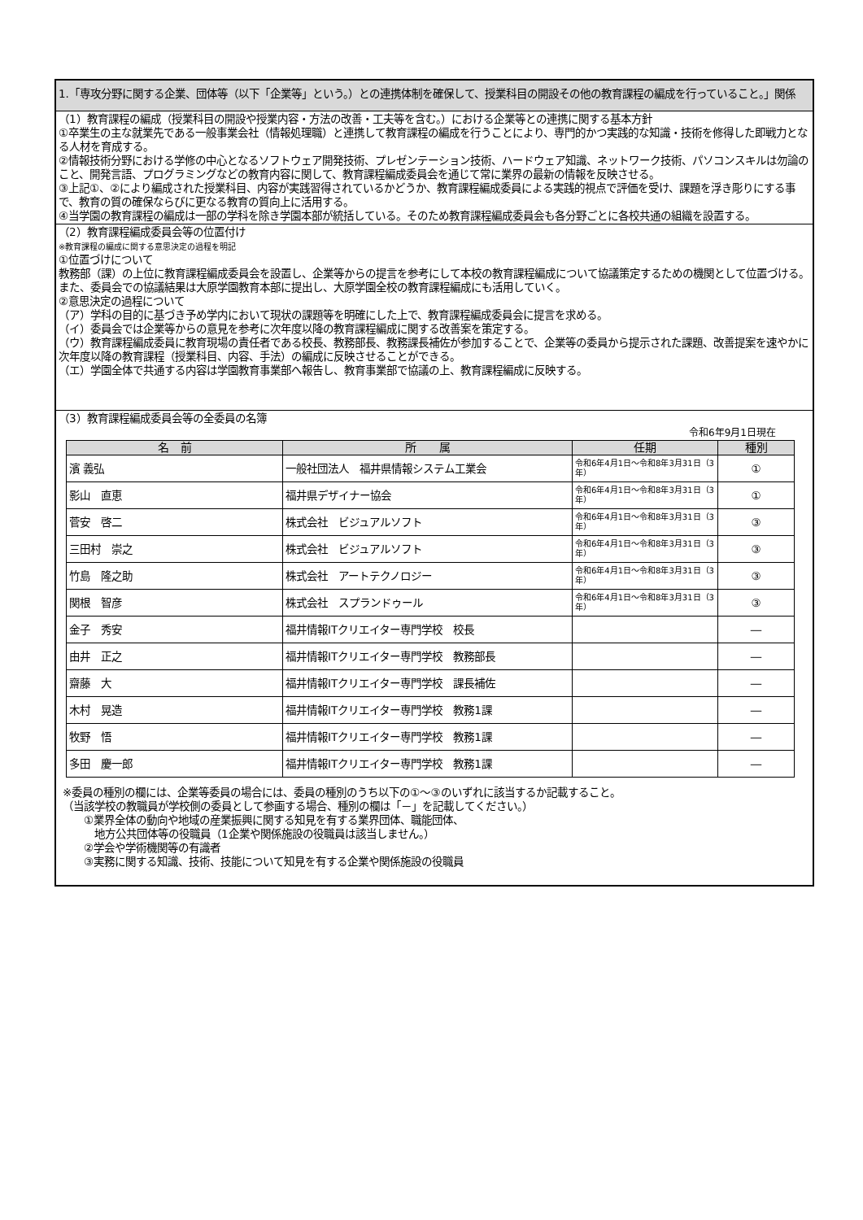1.「専攻分野に関する企業、団体等（以下「企業等」という。）との連携体制を確保して、授業科目の開設その他の教育課程の編成を行っていること。」関係
（1）教育課程の編成（授業科目の開設や授業内容・方法の改善・工夫等を含む。）における企業等との連携に関する基本方針
①卒業生の主な就業先である一般事業会社（情報処理職）と連携して教育課程の編成を行うことにより、専門的かつ実践的な知識・技術を修得した即戦力となる人材を育成する。
②情報技術分野における学修の中心となるソフトウェア開発技術、プレゼンテーション技術、ハードウェア知識、ネットワーク技術、パソコンスキルは勿論のこと、開発言語、プログラミングなどの教育内容に関して、教育課程編成委員会を通じて常に業界の最新の情報を反映させる。
③上記①、②により編成された授業科目、内容が実践習得されているかどうか、教育課程編成委員による実践的視点で評価を受け、課題を浮き彫りにする事で、教育の質の確保ならびに更なる教育の質向上に活用する。
④当学園の教育課程の編成は一部の学科を除き学園本部が統括している。そのため教育課程編成委員会も各分野ごとに各校共通の組織を設置する。
（2）教育課程編成委員会等の位置付け
※教育課程の編成に関する意思決定の過程を明記
①位置づけについて
教務部（課）の上位に教育課程編成委員会を設置し、企業等からの提言を参考にして本校の教育課程編成について協議策定するための機関として位置づける。また、委員会での協議結果は大原学園教育本部に提出し、大原学園全校の教育課程編成にも活用していく。
②意思決定の過程について
（ア）学科の目的に基づき予め学内において現状の課題等を明確にした上で、教育課程編成委員会に提言を求める。
（イ）委員会では企業等からの意見を参考に次年度以降の教育課程編成に関する改善案を策定する。
（ウ）教育課程編成委員に教育現場の責任者である校長、教務部長、教務課長補佐が参加することで、企業等の委員から提示された課題、改善提案を速やかに次年度以降の教育課程（授業科目、内容、手法）の編成に反映させることができる。
（エ）学園全体で共通する内容は学園教育事業部へ報告し、教育事業部で協議の上、教育課程編成に反映する。
（3）教育課程編成委員会等の全委員の名簿
令和6年9月1日現在
| 名 前 | 所 属 | 任期 | 種別 |
| --- | --- | --- | --- |
| 濱 義弘 | 一般社団法人 福井県情報システム工業会 | 令和6年4月1日～令和8年3月31日（3年） | ① |
| 影山 直恵 | 福井県デザイナー協会 | 令和6年4月1日～令和8年3月31日（3年） | ① |
| 菅安 啓二 | 株式会社 ビジュアルソフト | 令和6年4月1日～令和8年3月31日（3年） | ③ |
| 三田村 崇之 | 株式会社 ビジュアルソフト | 令和6年4月1日～令和8年3月31日（3年） | ③ |
| 竹島 隆之助 | 株式会社 アートテクノロジー | 令和6年4月1日～令和8年3月31日（3年） | ③ |
| 関根 智彦 | 株式会社 スプランドゥール | 令和6年4月1日～令和8年3月31日（3年） | ③ |
| 金子 秀安 | 福井情報ITクリエイター専門学校 校長 | | ― |
| 由井 正之 | 福井情報ITクリエイター専門学校 教務部長 | | ― |
| 齋藤 大 | 福井情報ITクリエイター専門学校 課長補佐 | | ― |
| 木村 晃造 | 福井情報ITクリエイター専門学校 教務1課 | | ― |
| 牧野 悟 | 福井情報ITクリエイター専門学校 教務1課 | | ― |
| 多田 慶一郎 | 福井情報ITクリエイター専門学校 教務1課 | | ― |
※委員の種別の欄には、企業等委員の場合には、委員の種別のうち以下の①～③のいずれに該当するか記載すること。
（当該学校の教職員が学校側の委員として参画する場合、種別の欄は「－」を記載してください。）
　　①業界全体の動向や地域の産業振興に関する知見を有する業界団体、職能団体、
　　　地方公共団体等の役職員（1企業や関係施設の役職員は該当しません。）
　　②学会や学術機関等の有識者
　　③実務に関する知識、技術、技能について知見を有する企業や関係施設の役職員